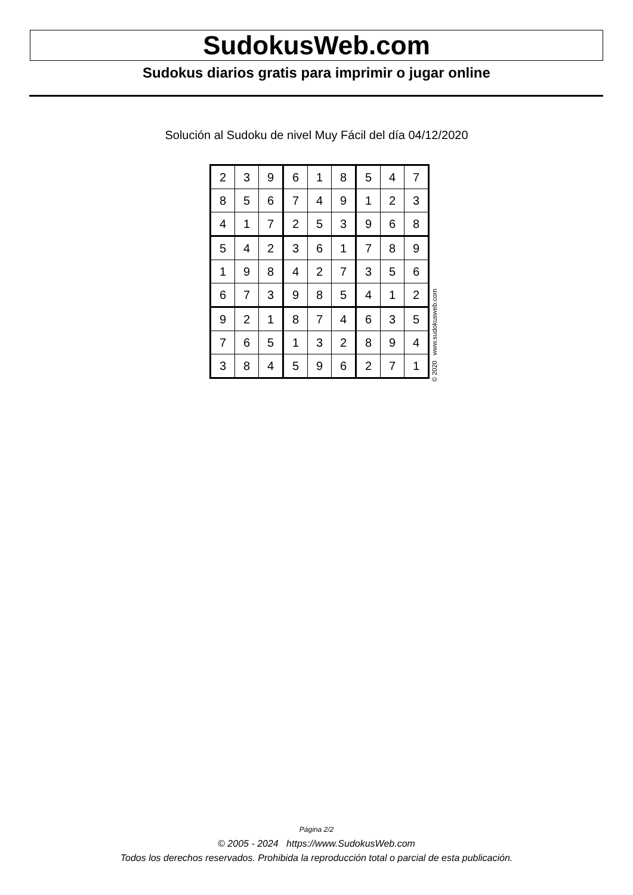SudokusWeb.com
Sudokus diarios gratis para imprimir o jugar online
Solución al Sudoku de nivel Muy Fácil del día 04/12/2020
| 2 | 3 | 9 | 6 | 1 | 8 | 5 | 4 | 7 |
| 8 | 5 | 6 | 7 | 4 | 9 | 1 | 2 | 3 |
| 4 | 1 | 7 | 2 | 5 | 3 | 9 | 6 | 8 |
| 5 | 4 | 2 | 3 | 6 | 1 | 7 | 8 | 9 |
| 1 | 9 | 8 | 4 | 2 | 7 | 3 | 5 | 6 |
| 6 | 7 | 3 | 9 | 8 | 5 | 4 | 1 | 2 |
| 9 | 2 | 1 | 8 | 7 | 4 | 6 | 3 | 5 |
| 7 | 6 | 5 | 1 | 3 | 2 | 8 | 9 | 4 |
| 3 | 8 | 4 | 5 | 9 | 6 | 2 | 7 | 1 |
© 2020 www.sudokusweb.com
Página 2/2
© 2005 - 2024 https://www.SudokusWeb.com
Todos los derechos reservados. Prohibida la reproducción total o parcial de esta publicación.